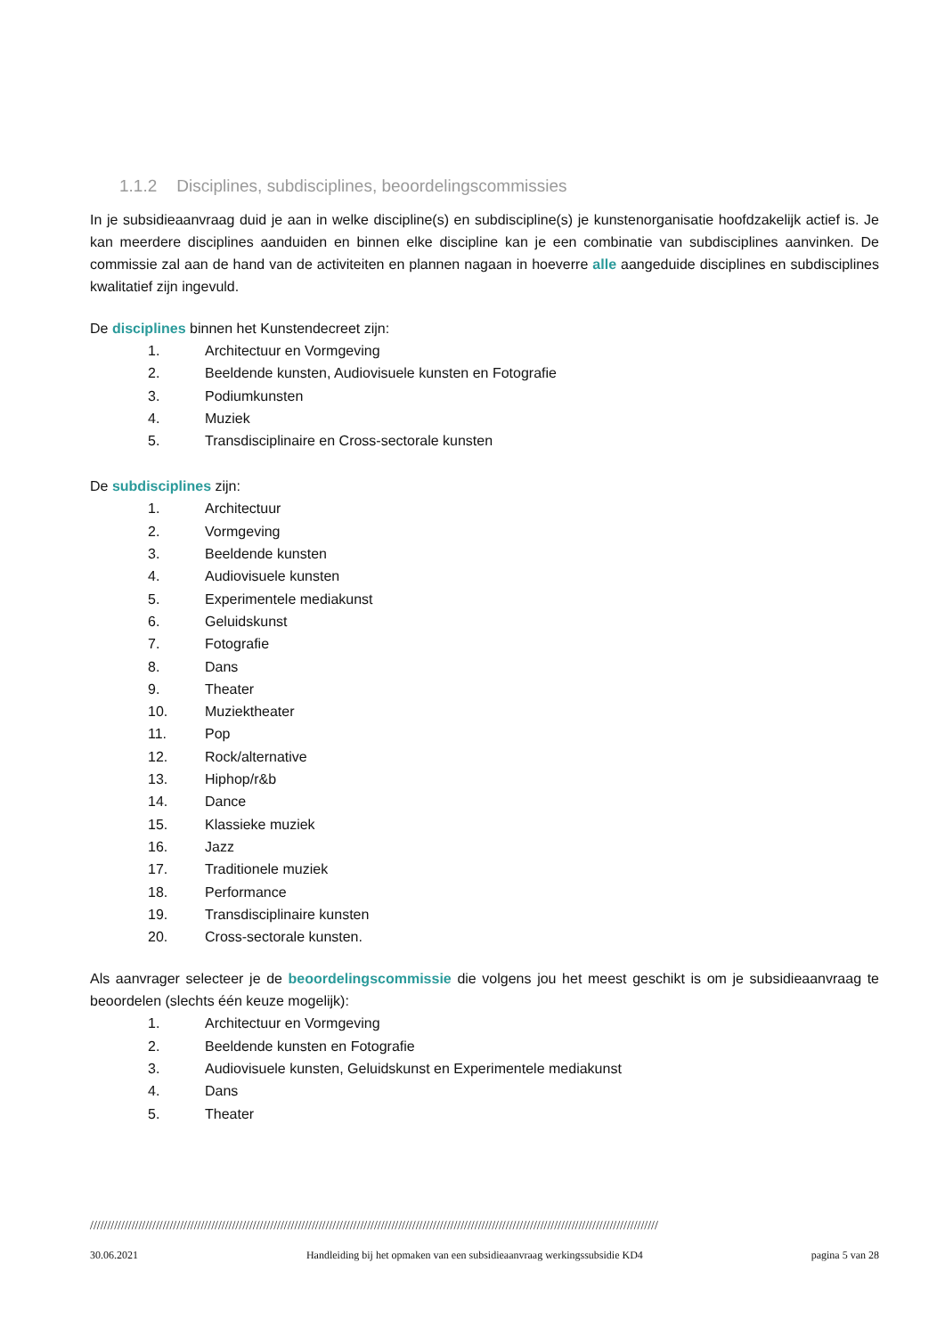1.1.2 Disciplines, subdisciplines, beoordelingscommissies
In je subsidieaanvraag duid je aan in welke discipline(s) en subdiscipline(s) je kunstenorganisatie hoofdzakelijk actief is. Je kan meerdere disciplines aanduiden en binnen elke discipline kan je een combinatie van subdisciplines aanvinken. De commissie zal aan de hand van de activiteiten en plannen nagaan in hoeverre alle aangeduide disciplines en subdisciplines kwalitatief zijn ingevuld.
De disciplines binnen het Kunstendecreet zijn:
1. Architectuur en Vormgeving
2. Beeldende kunsten, Audiovisuele kunsten en Fotografie
3. Podiumkunsten
4. Muziek
5. Transdisciplinaire en Cross-sectorale kunsten
De subdisciplines zijn:
1. Architectuur
2. Vormgeving
3. Beeldende kunsten
4. Audiovisuele kunsten
5. Experimentele mediakunst
6. Geluidskunst
7. Fotografie
8. Dans
9. Theater
10. Muziektheater
11. Pop
12. Rock/alternative
13. Hiphop/r&b
14. Dance
15. Klassieke muziek
16. Jazz
17. Traditionele muziek
18. Performance
19. Transdisciplinaire kunsten
20. Cross-sectorale kunsten.
Als aanvrager selecteer je de beoordelingscommissie die volgens jou het meest geschikt is om je subsidieaanvraag te beoordelen (slechts één keuze mogelijk):
1. Architectuur en Vormgeving
2. Beeldende kunsten en Fotografie
3. Audiovisuele kunsten, Geluidskunst en Experimentele mediakunst
4. Dans
5. Theater
////////////////////////////////////////////////////////////////////////////////////////////////////////////////////////////////////////////////////////////////////
30.06.2021 Handleiding bij het opmaken van een subsidieaanvraag werkingssubsidie KD4 pagina 5 van 28